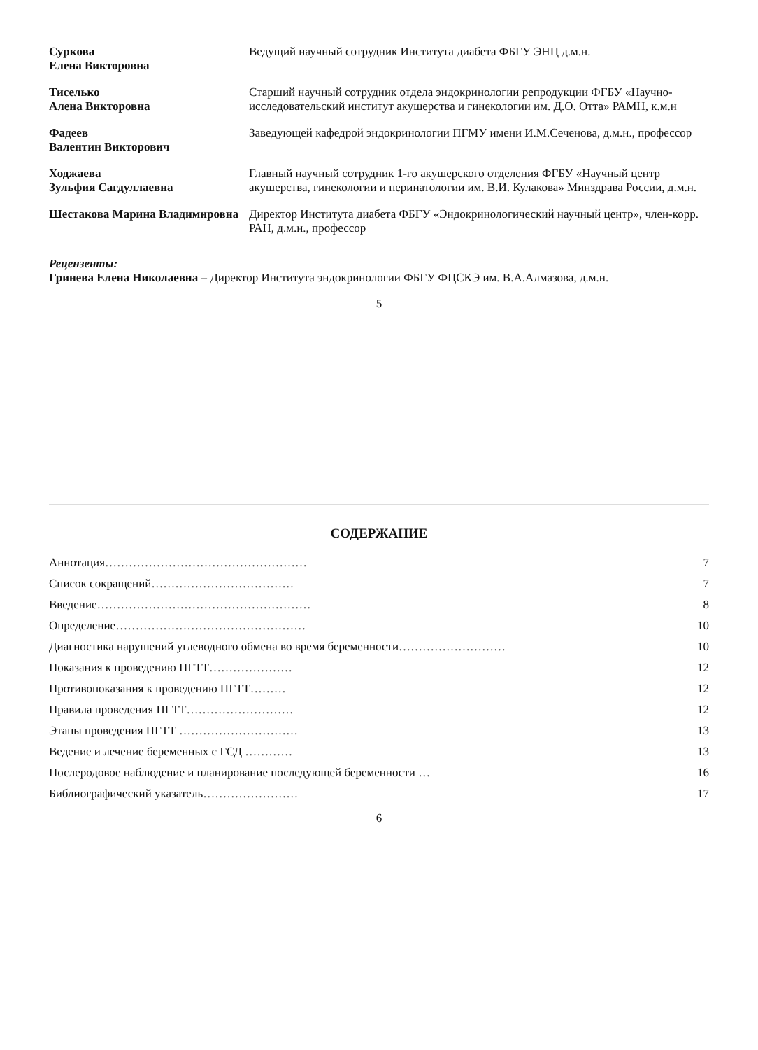| Суркова Елена Викторовна | Ведущий научный сотрудник Института диабета ФБГУ ЭНЦ д.м.н. |
| Тиселько Алена Викторовна | Старший научный сотрудник отдела эндокринологии репродукции ФГБУ «Научно-исследовательский институт акушерства и гинекологии им. Д.О. Отта» РАМН, к.м.н |
| Фадеев Валентин Викторович | Заведующей кафедрой эндокринологии ПГМУ имени И.М.Сеченова, д.м.н., профессор |
| Ходжаева Зульфия Сагдуллаевна | Главный научный сотрудник 1-го акушерского отделения ФГБУ «Научный центр акушерства, гинекологии и перинатологии им. В.И. Кулакова» Минздрава России, д.м.н. |
| Шестакова Марина Владимировна | Директор Института диабета ФБГУ «Эндокринологический научный центр», член-корр. РАН, д.м.н., профессор |
Рецензенты:
Гринева Елена Николаевна – Директор Института эндокринологии ФБГУ ФЦСКЭ им. В.А.Алмазова, д.м.н.
5
СОДЕРЖАНИЕ
| Аннотация…………………………………………… | 7 |
| Список сокращений……………………………… | 7 |
| Введение……………………………………………… | 8 |
| Определение………………………………………… | 10 |
| Диагностика нарушений углеводного обмена во время беременности……………………… | 10 |
| Показания к проведению ПГТТ………………… | 12 |
| Противопоказания к проведению ПГТТ……… | 12 |
| Правила проведения ПГТТ……………………… | 12 |
| Этапы проведения ПГТТ ………………………… | 13 |
| Ведение и лечение беременных с ГСД ………… | 13 |
| Послеродовое наблюдение и планирование последующей беременности … | 16 |
| Библиографический указатель…………………… | 17 |
6